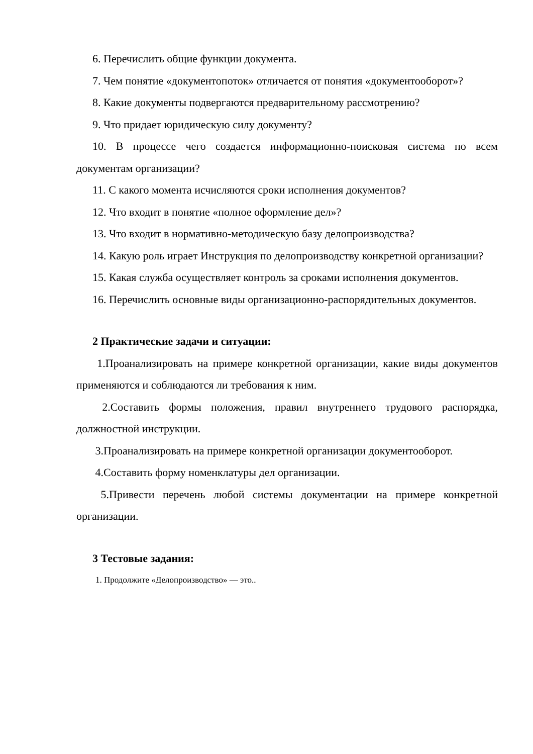6. Перечислить общие функции документа.
7. Чем понятие «документопоток» отличается от понятия «документооборот»?
8. Какие документы подвергаются предварительному рассмотрению?
9. Что придает юридическую силу документу?
10. В процессе чего создается информационно-поисковая система по всем документам организации?
11. С какого момента исчисляются сроки исполнения документов?
12. Что входит в понятие «полное оформление дел»?
13. Что входит в нормативно-методическую базу делопроизводства?
14. Какую роль играет Инструкция по делопроизводству конкретной организации?
15. Какая служба осуществляет контроль за сроками исполнения документов.
16. Перечислить основные виды организационно-распорядительных документов.
2 Практические задачи и ситуации:
1.Проанализировать на примере конкретной организации, какие виды документов применяются и соблюдаются ли требования к ним.
2.Составить формы положения, правил внутреннего трудового распорядка, должностной инструкции.
3.Проанализировать на примере конкретной организации документооборот.
4.Составить форму номенклатуры дел организации.
5.Привести перечень любой системы документации на примере конкретной организации.
3 Тестовые задания:
1. Продолжите «Делопроизводство» — это..